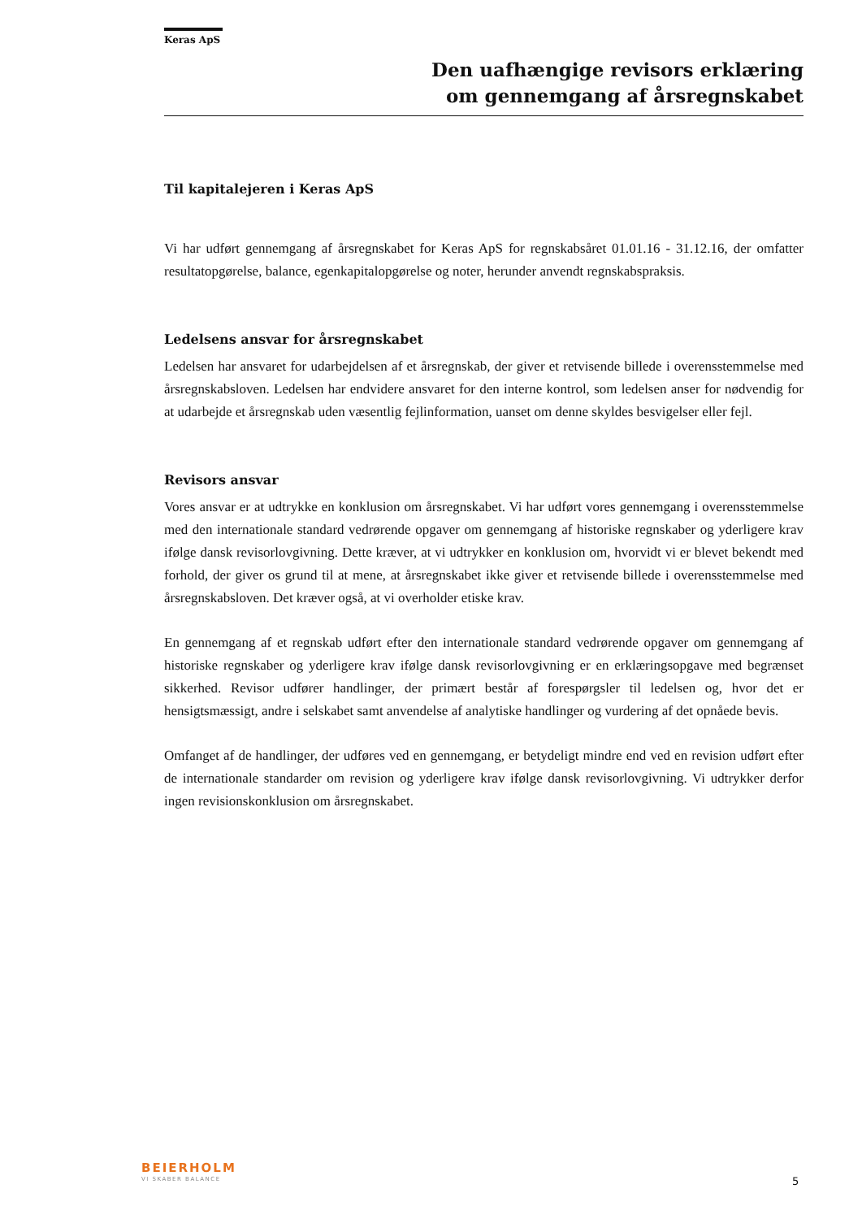Keras ApS
Den uafhængige revisors erklæring
om gennemgang af årsregnskabet
Til kapitalejeren i Keras ApS
Vi har udført gennemgang af årsregnskabet for Keras ApS for regnskabsåret 01.01.16 - 31.12.16, der omfatter resultatopgørelse, balance, egenkapitalopgørelse og noter, herunder anvendt regnskabspraksis.
Ledelsens ansvar for årsregnskabet
Ledelsen har ansvaret for udarbejdelsen af et årsregnskab, der giver et retvisende billede i overensstemmelse med årsregnskabsloven. Ledelsen har endvidere ansvaret for den interne kontrol, som ledelsen anser for nødvendig for at udarbejde et årsregnskab uden væsentlig fejlinformation, uanset om denne skyldes besvigelser eller fejl.
Revisors ansvar
Vores ansvar er at udtrykke en konklusion om årsregnskabet. Vi har udført vores gennemgang i overensstemmelse med den internationale standard vedrørende opgaver om gennemgang af historiske regnskaber og yderligere krav ifølge dansk revisorlovgivning. Dette kræver, at vi udtrykker en konklusion om, hvorvidt vi er blevet bekendt med forhold, der giver os grund til at mene, at årsregnskabet ikke giver et retvisende billede i overensstemmelse med årsregnskabsloven. Det kræver også, at vi overholder etiske krav.
En gennemgang af et regnskab udført efter den internationale standard vedrørende opgaver om gennemgang af historiske regnskaber og yderligere krav ifølge dansk revisorlovgivning er en erklæringsopgave med begrænset sikkerhed. Revisor udfører handlinger, der primært består af forespørgsler til ledelsen og, hvor det er hensigtsmæssigt, andre i selskabet samt anvendelse af analytiske handlinger og vurdering af det opnåede bevis.
Omfanget af de handlinger, der udføres ved en gennemgang, er betydeligt mindre end ved en revision udført efter de internationale standarder om revision og yderligere krav ifølge dansk revisorlovgivning. Vi udtrykker derfor ingen revisionskonklusion om årsregnskabet.
BEIERHOLM
VI SKABER BALANCE 5